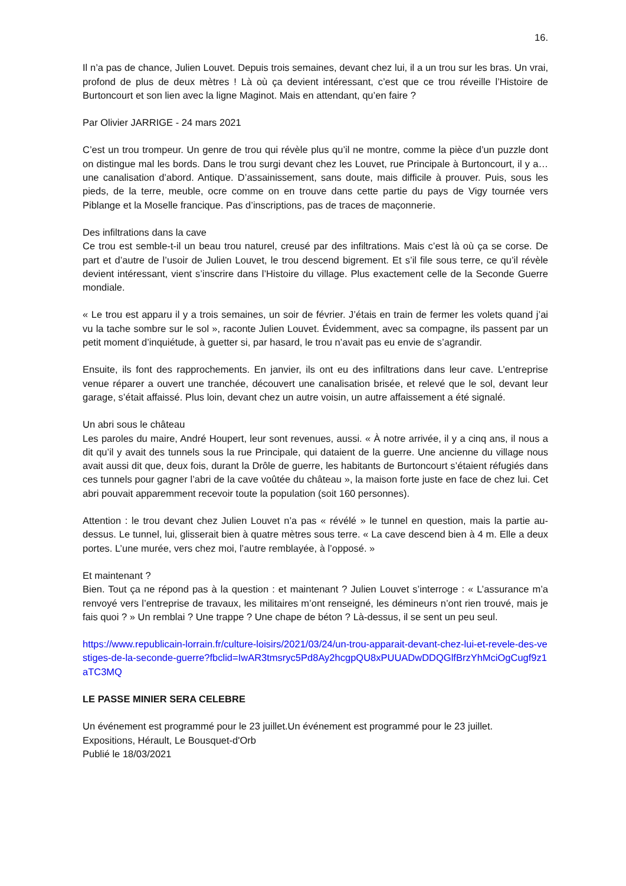16.
Il n’a pas de chance, Julien Louvet. Depuis trois semaines, devant chez lui, il a un trou sur les bras. Un vrai, profond de plus de deux mètres ! Là où ça devient intéressant, c’est que ce trou réveille l’Histoire de Burtoncourt et son lien avec la ligne Maginot. Mais en attendant, qu’en faire ?
Par Olivier JARRIGE - 24 mars 2021
C’est un trou trompeur. Un genre de trou qui révèle plus qu’il ne montre, comme la pièce d’un puzzle dont on distingue mal les bords. Dans le trou surgi devant chez les Louvet, rue Principale à Burtoncourt, il y a… une canalisation d’abord. Antique. D’assainissement, sans doute, mais difficile à prouver. Puis, sous les pieds, de la terre, meuble, ocre comme on en trouve dans cette partie du pays de Vigy tournée vers Piblange et la Moselle francique. Pas d’inscriptions, pas de traces de maçonnerie.
Des infiltrations dans la cave
Ce trou est semble-t-il un beau trou naturel, creusé par des infiltrations. Mais c’est là où ça se corse. De part et d’autre de l’usoir de Julien Louvet, le trou descend bigrement. Et s’il file sous terre, ce qu’il révèle devient intéressant, vient s’inscrire dans l’Histoire du village. Plus exactement celle de la Seconde Guerre mondiale.
« Le trou est apparu il y a trois semaines, un soir de février. J’étais en train de fermer les volets quand j’ai vu la tache sombre sur le sol », raconte Julien Louvet. Évidemment, avec sa compagne, ils passent par un petit moment d’inquiétude, à guetter si, par hasard, le trou n’avait pas eu envie de s’agrandir.
Ensuite, ils font des rapprochements. En janvier, ils ont eu des infiltrations dans leur cave. L’entreprise venue réparer a ouvert une tranchée, découvert une canalisation brisée, et relevé que le sol, devant leur garage, s’était affaissé. Plus loin, devant chez un autre voisin, un autre affaissement a été signalé.
Un abri sous le château
Les paroles du maire, André Houpert, leur sont revenues, aussi. « À notre arrivée, il y a cinq ans, il nous a dit qu’il y avait des tunnels sous la rue Principale, qui dataient de la guerre. Une ancienne du village nous avait aussi dit que, deux fois, durant la Drôle de guerre, les habitants de Burtoncourt s’étaient réfugiés dans ces tunnels pour gagner l’abri de la cave voûtée du château », la maison forte juste en face de chez lui. Cet abri pouvait apparemment recevoir toute la population (soit 160 personnes).
Attention : le trou devant chez Julien Louvet n’a pas « révélé » le tunnel en question, mais la partie au-dessus. Le tunnel, lui, glisserait bien à quatre mètres sous terre. « La cave descend bien à 4 m. Elle a deux portes. L’une murée, vers chez moi, l’autre remblayée, à l’opposé. »
Et maintenant ?
Bien. Tout ça ne répond pas à la question : et maintenant ? Julien Louvet s’interroge : « L’assurance m’a renvoyé vers l’entreprise de travaux, les militaires m’ont renseigné, les démineurs n’ont rien trouvé, mais je fais quoi ? » Un remblai ? Une trappe ? Une chape de béton ? Là-dessus, il se sent un peu seul.
https://www.republicain-lorrain.fr/culture-loisirs/2021/03/24/un-trou-apparait-devant-chez-lui-et-revele-des-vestiges-de-la-seconde-guerre?fbclid=IwAR3tmsryc5Pd8Ay2hcgpQU8xPUUADwDDQGlfBrzYhMciOgCugf9z1aTC3MQ
LE PASSE MINIER SERA CELEBRE
Un événement est programmé pour le 23 juillet.Un événement est programmé pour le 23 juillet.
Expositions, Hérault, Le Bousquet-d'Orb
Publié le 18/03/2021